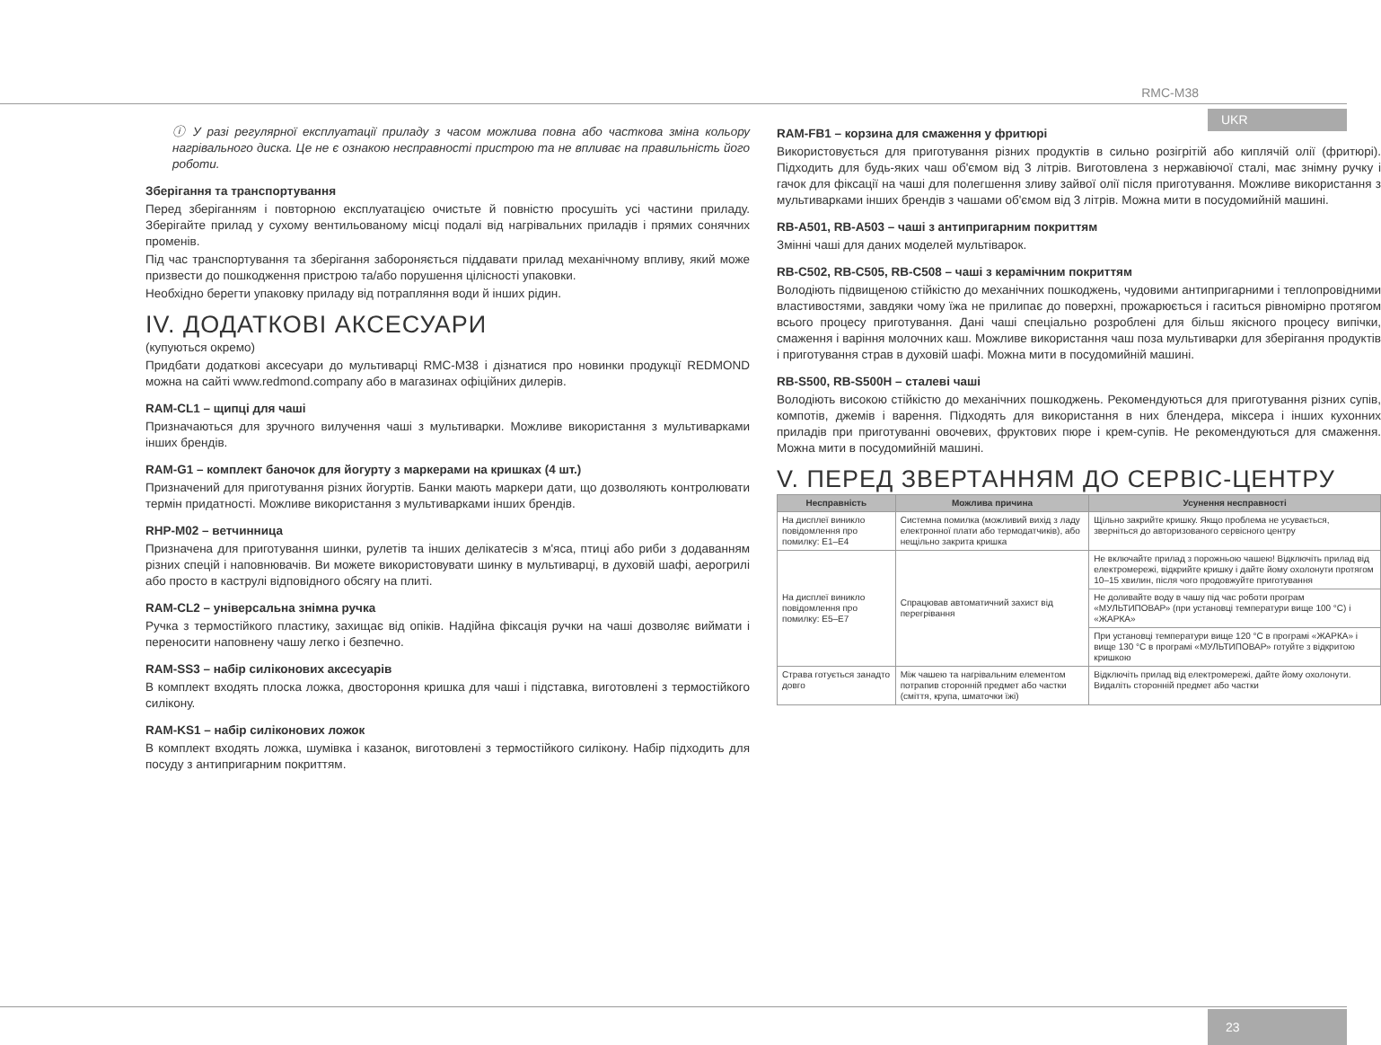RMC-M38
UKR
ⓘ У разі регулярної експлуатації приладу з часом можлива повна або часткова зміна кольору нагрівального диска. Це не є ознакою несправності пристрою та не впливає на правильність його роботи.
Зберігання та транспортування
Перед зберіганням і повторною експлуатацією очистьте й повністю просушіть усі частини приладу. Зберігайте прилад у сухому вентильованому місці подалі від нагрівальних приладів і прямих сонячних променів.
Під час транспортування та зберігання забороняється піддавати прилад механічному впливу, який може призвести до пошкодження пристрою та/або порушення цілісності упаковки.
Необхідно берегти упаковку приладу від потрапляння води й інших рідин.
IV. ДОДАТКОВІ АКСЕСУАРИ
(купуються окремо)
Придбати додаткові аксесуари до мультиварці RMC-M38 і дізнатися про новинки продукції REDMOND можна на сайті www.redmond.company або в магазинах офіційних дилерів.
RAM-CL1 – щипці для чаші
Призначаються для зручного вилучення чаші з мультиварки. Можливе використання з мультиварками інших брендів.
RAM-G1 – комплект баночок для йогурту з маркерами на кришках (4 шт.)
Призначений для приготування різних йогуртів. Банки мають маркери дати, що дозволяють контролювати термін придатності. Можливе використання з мультиварками інших брендів.
RHP-M02 – ветчинница
Призначена для приготування шинки, рулетів та інших делікатесів з м'яса, птиці або риби з додаванням різних спецій і наповнювачів. Ви можете використовувати шинку в мультиварці, в духовій шафі, аерогрилі або просто в каструлі відповідного обсягу на плиті.
RAM-CL2 – універсальна знімна ручка
Ручка з термостійкого пластику, захищає від опіків. Надійна фіксація ручки на чаші дозволяє виймати і переносити наповнену чашу легко і безпечно.
RAM-SS3 – набір силіконових аксесуарів
В комплект входять плоска ложка, двостороння кришка для чаші і підставка, виготовлені з термостійкого силікону.
RAM-KS1 – набір силіконових ложок
В комплект входять ложка, шумівка і казанок, виготовлені з термостійкого силікону. Набір підходить для посуду з антипригарним покриттям.
RAM-FB1 – корзина для смаження у фритюрі
Використовується для приготування різних продуктів в сильно розігрітій або киплячій олії (фритюрі). Підходить для будь-яких чаш об'ємом від 3 літрів. Виготовлена з нержавіючої сталі, має знімну ручку і гачок для фіксації на чаші для полегшення зливу зайвої олії після приготування. Можливе використання з мультиварками інших брендів з чашами об'ємом від 3 літрів. Можна мити в посудомийній машині.
RB-A501, RB-A503 – чаші з антипригарним покриттям
Змінні чаші для даних моделей мультіварок.
RB-C502, RB-C505, RB-C508 – чаші з керамічним покриттям
Володіють підвищеною стійкістю до механічних пошкоджень, чудовими антипригарними і теплопровідними властивостями, завдяки чому їжа не прилипає до поверхні, прожарюється і гаситься рівномірно протягом всього процесу приготування. Дані чаші спеціально розроблені для більш якісного процесу випічки, смаження і варіння молочних каш. Можливе використання чаш поза мультиварки для зберігання продуктів і приготування страв в духовій шафі. Можна мити в посудомийній машині.
RB-S500, RB-S500H – сталеві чаші
Володіють високою стійкістю до механічних пошкоджень. Рекомендуються для приготування різних супів, компотів, джемів і варення. Підходять для використання в них блендера, міксера і інших кухонних приладів при приготуванні овочевих, фруктових пюре і крем-супів. Не рекомендуються для смаження. Можна мити в посудомийній машині.
V. ПЕРЕД ЗВЕРТАННЯМ ДО СЕРВІС-ЦЕНТРУ
| Несправність | Можлива причина | Усунення несправності |
| --- | --- | --- |
| На дисплеї виникло повідомлення про помилку: E1–E4 | Системна помилка (можливий вихід з ладу електронної плати або термодатчиків), або нещільно закрита кришка | Щільно закрийте кришку. Якщо проблема не усувається, зверніться до авторизованого сервісного центру |
| На дисплеї виникло повідомлення про помилку: E5–E7 | Спрацював автоматичний захист від перегрівання | Не включайте прилад з порожньою чашею! Відключіть прилад від електромережі, відкрийте кришку і дайте йому охолонути протягом 10–15 хвилин, після чого продовжуйте приготування |
| | | Не доливайте воду в чашу під час роботи програм «МУЛЬТИПОВАР» (при установці температури вище 100 °C) і «ЖАРКА» |
| | | При установці температури вище 120 °C в програмі «ЖАРКА» і вище 130 °C в програмі «МУЛЬТИПОВАР» готуйте з відкритою кришкою |
| Страва готується занадто довго | Між чашею та нагрівальним елементом потрапив сторонній предмет або частки (сміття, крупа, шматочки їжі) | Відключіть прилад від електромережі, дайте йому охолонути. Видаліть сторонній предмет або частки |
23